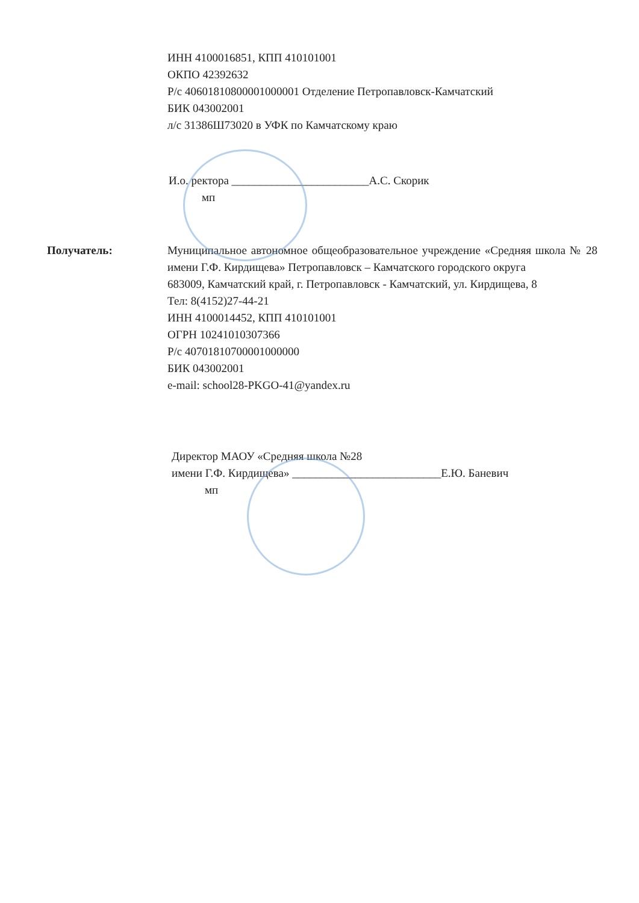ИНН 4100016851, КПП 410101001
ОКПО 42392632
Р/с 40601810800001000001 Отделение Петропавловск-Камчатский
БИК 043002001
л/с 31386Ш73020 в УФК по Камчатскому краю
И.о. ректора ________________________А.С. Скорик
мп
Получатель: Муниципальное автономное общеобразовательное учреждение «Средняя школа № 28 имени Г.Ф. Кирдищева» Петропавловск – Камчатского городского округа
683009, Камчатский край, г. Петропавловск - Камчатский, ул. Кирдищева, 8
Тел: 8(4152)27-44-21
ИНН 4100014452, КПП 410101001
ОГРН 10241010307366
Р/с 40701810700001000000
БИК 043002001
e-mail: school28-PKGO-41@yandex.ru
Директор МАОУ «Средняя школа №28
имени Г.Ф. Кирдищева» __________________________Е.Ю. Баневич
мп